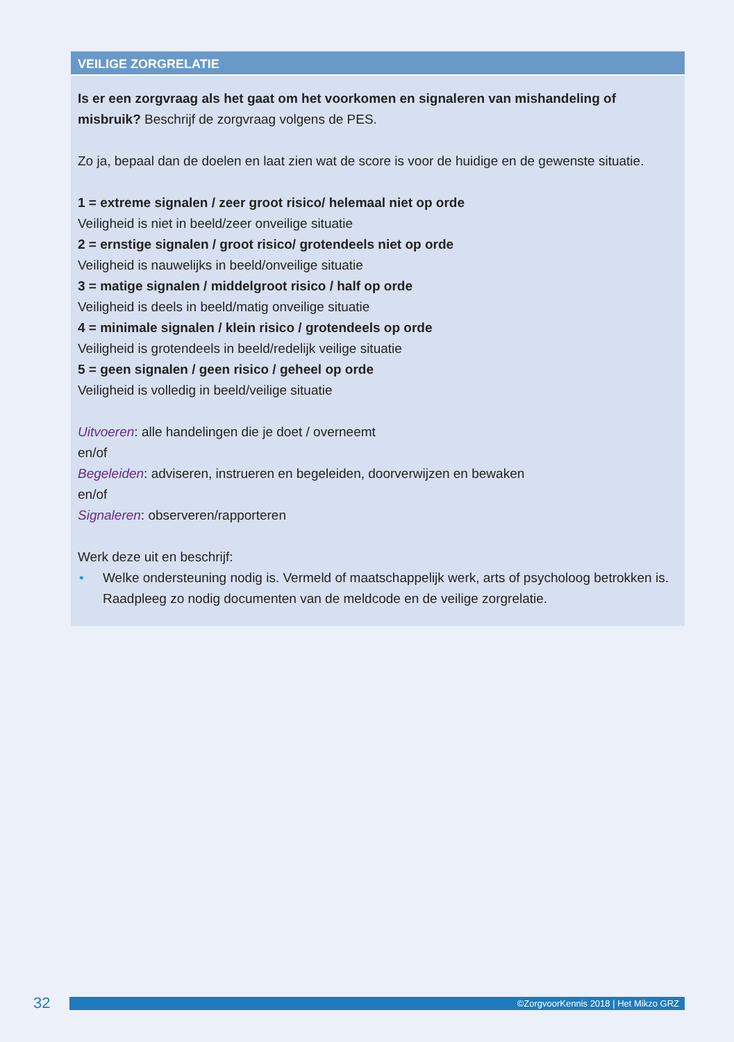VEILIGE ZORGRELATIE
Is er een zorgvraag als het gaat om het voorkomen en signaleren van mishandeling of misbruik? Beschrijf de zorgvraag volgens de PES.
Zo ja, bepaal dan de doelen en laat zien wat de score is voor de huidige en de gewenste situatie.
1 = extreme signalen / zeer groot risico/ helemaal niet op orde
Veiligheid is niet in beeld/zeer onveilige situatie
2 = ernstige signalen / groot risico/ grotendeels niet op orde
Veiligheid is nauwelijks in beeld/onveilige situatie
3 = matige signalen / middelgroot risico / half op orde
Veiligheid is deels in beeld/matig onveilige situatie
4 = minimale signalen / klein risico / grotendeels op orde
Veiligheid is grotendeels in beeld/redelijk veilige situatie
5 = geen signalen / geen risico / geheel op orde
Veiligheid is volledig in beeld/veilige situatie
Uitvoeren: alle handelingen die je doet / overneemt
en/of
Begeleiden: adviseren, instrueren en begeleiden, doorverwijzen en bewaken
en/of
Signaleren: observeren/rapporteren
Werk deze uit en beschrijf:
• Welke ondersteuning nodig is. Vermeld of maatschappelijk werk, arts of psycholoog betrokken is. Raadpleeg zo nodig documenten van de meldcode en de veilige zorgrelatie.
32
©ZorgvoorKennis 2018 | Het Mikzo GRZ